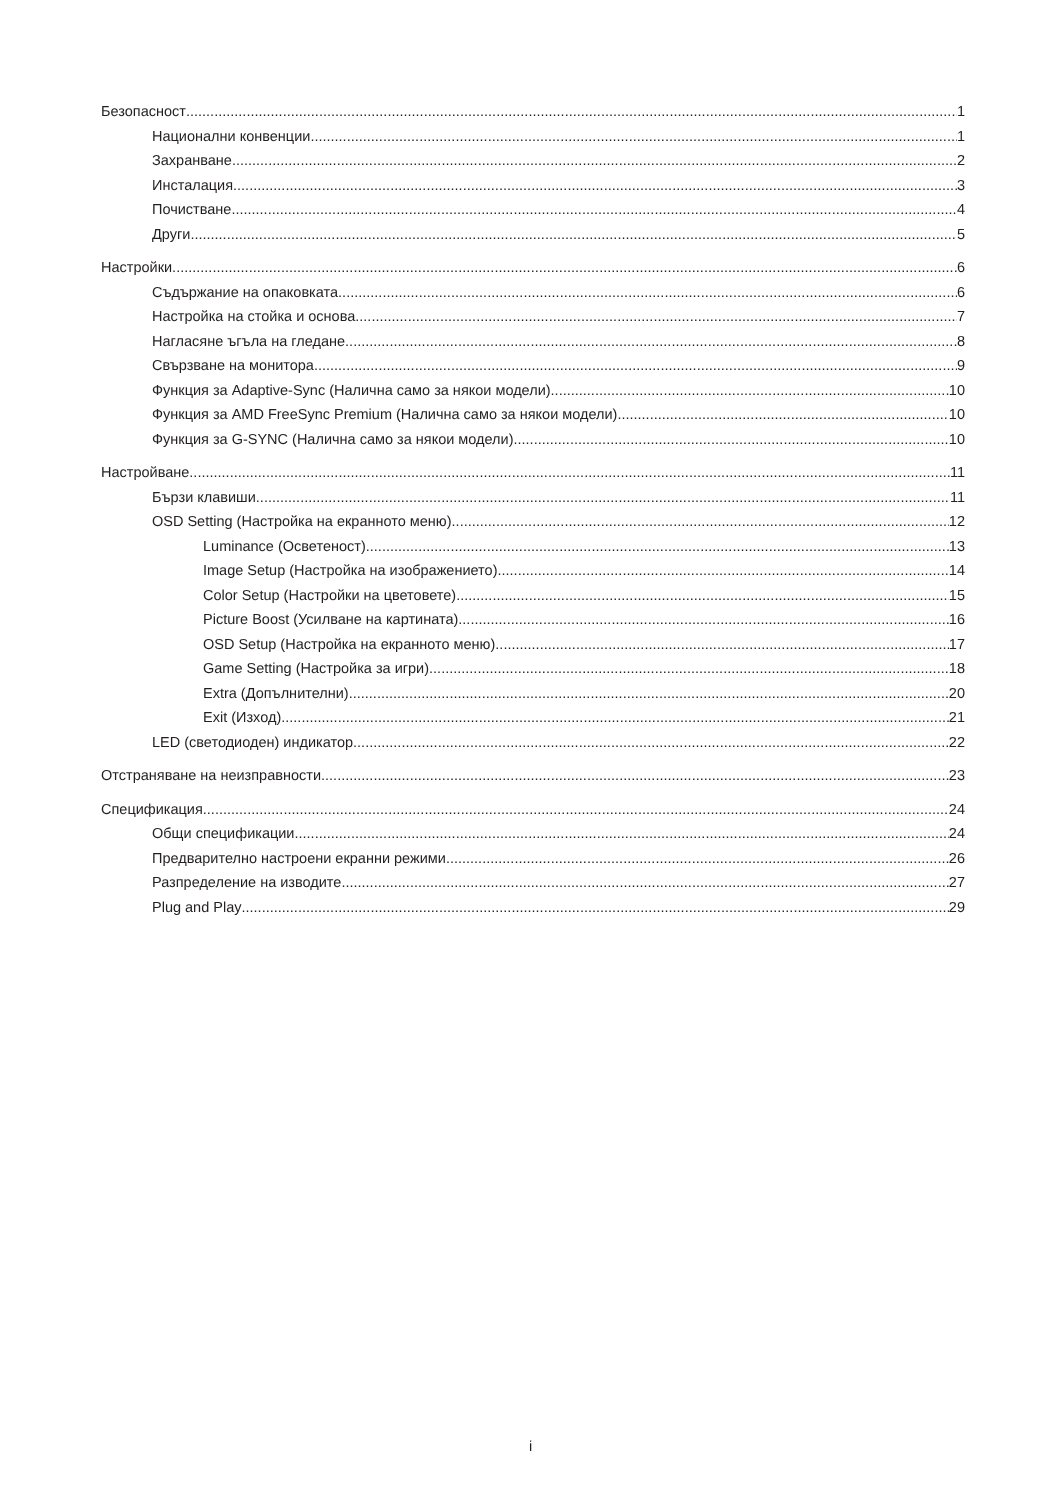Безопасност 1
Национални конвенции 1
Захранване 2
Инсталация 3
Почистване 4
Други 5
Настройки 6
Съдържание на опаковката 6
Настройка на стойка и основа 7
Нагласяне ъгъла на гледане 8
Свързване на монитора 9
Функция за Adaptive-Sync (Налична само за някои модели) 10
Функция за AMD FreeSync Premium (Налична само за някои модели) 10
Функция за G-SYNC (Налична само за някои модели) 10
Настройване 11
Бързи клавиши 11
OSD Setting (Настройка на екранното меню) 12
Luminance (Осветеност) 13
Image Setup (Настройка на изображението) 14
Color Setup (Настройки на цветовете) 15
Picture Boost (Усилване на картината) 16
OSD Setup (Настройка на екранното меню) 17
Game Setting (Настройка за игри) 18
Extra (Допълнителни) 20
Exit (Изход) 21
LED (светодиоден) индикатор 22
Отстраняване на неизправности 23
Спецификация 24
Общи спецификации 24
Предварително настроени екранни режими 26
Разпределение на изводите 27
Plug and Play 29
i